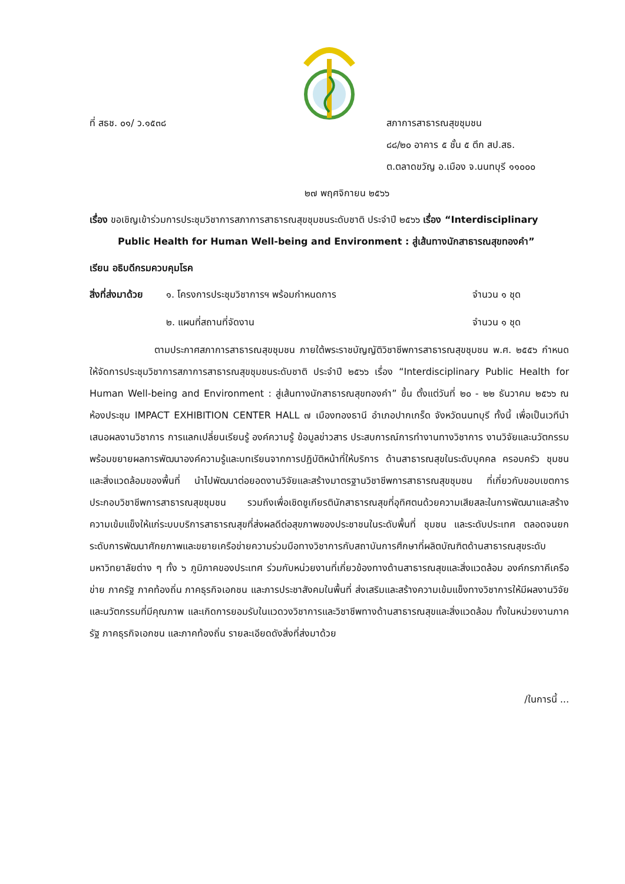ที่ สธช. ๐๑/ ว.๑๕๓๘ สภาการสาธารณสุขชุมชน
๘๘/๒๐ อาคาร ๕ ชั้น ๕ ตึก สป.สธ.
ต.ตลาดขวัญ อ.เมือง จ.นนทบุรี ๑๑๐๐๐
๒๗ พฤศจิกายน ๒๕๖๖
เรื่อง ขอเชิญเข้าร่วมการประชุมวิชาการสภาการสาธารณสุขชุมชนระดับชาติ ประจำปี ๒๕๖๖ เรื่อง “Interdisciplinary Public Health for Human Well-being and Environment : สู่เส้นทางนักสาธารณสุขทองคำ”
เรียน อธิบดีกรมควบคุมโรค
สิ่งที่ส่งมาด้วย ๑. โครงการประชุมวิชาการฯ พร้อมกำหนดการ จำนวน ๑ ชุด
๒. แผนที่สถานที่จัดงาน จำนวน ๑ ชุด
ตามประกาศสภาการสาธารณสุขชุมชน ภายใต้พระราชบัญญัติวิชาชีพการสาธารณสุขชุมชน พ.ศ. ๒๕๕๖ กำหนดให้จัดการประชุมวิชาการสภาการสาธารณสุขชุมชนระดับชาติ ประจำปี ๒๕๖๖ เรื่อง “Interdisciplinary Public Health for Human Well-being and Environment : สู่เส้นทางนักสาธารณสุขทองคำ” ขึ้น ตั้งแต่วันที่ ๒๐ - ๒๒ ธันวาคม ๒๕๖๖ ณ ห้องประชุม IMPACT EXHIBITION CENTER HALL ๗ เมืองทองธานี อำเภอปากเกร็ด จังหวัดนนทบุรี ทั้งนี้ เพื่อเป็นเวทีนำเสนอผลงานวิชาการ การแลกเปลี่ยนเรียนรู้ องค์ความรู้ ข้อมูลข่าวสาร ประสบการณ์การทำงานทางวิชาการ งานวิจัยและนวัตกรรม พร้อมขยายผลการพัฒนาองค์ความรู้และบทเรียนจากการปฏิบัติหน้าที่ให้บริการ ด้านสาธารณสุขในระดับบุคคล ครอบครัว ชุมชนและสิ่งแวดล้อมของพื้นที่ นำไปพัฒนาต่อยอดงานวิจัยและสร้างมาตรฐานวิชาชีพการสาธารณสุขชุมชน ที่เกี่ยวกับขอบเขตการประกอบวิชาชีพการสาธารณสุขชุมชน รวมถึงเพื่อเชิดชูเกียรตินักสาธารณสุขที่อุทิศตนด้วยความเสียสละในการพัฒนาและสร้างความเข้มแข็งให้แก่ระบบบริการสาธารณสุขที่ส่งผลดีต่อสุขภาพของประชาชนในระดับพื้นที่ ชุมชน และระดับประเทศ ตลอดจนยกระดับการพัฒนาศักยภาพและขยายเครือข่ายความร่วมมือทางวิชาการกับสถาบันการศึกษาที่ผลิตบัณฑิตด้านสาธารณสุขระดับมหาวิทยาลัยต่าง ๆ ทั้ง ๖ ภูมิภาคของประเทศ ร่วมกับหน่วยงานที่เกี่ยวข้องทางด้านสาธารณสุขและสิ่งแวดล้อม องค์กรภาคีเครือข่าย ภาครัฐ ภาคท้องถิ่น ภาคธุรกิจเอกชน และภารประชาสังคมในพื้นที่ ส่งเสริมและสร้างความเข้มแข็งทางวิชาการให้มีผลงานวิจัยและนวัตกรรมที่มีคุณภาพ และเกิดการยอมรับในแวดวงวิชาการและวิชาชีพทางด้านสาธารณสุขและสิ่งแวดล้อม ทั้งในหน่วยงานภาครัฐ ภาคธุรกิจเอกชน และภาคท้องถิ่น รายละเอียดดังสิ่งที่ส่งมาด้วย
/ในการนี้ ...